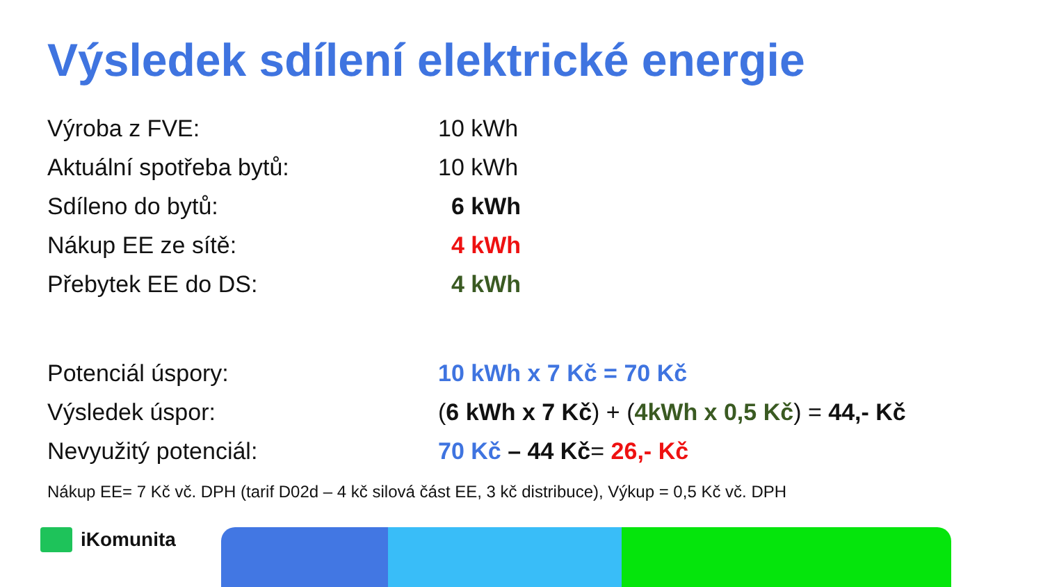Výsledek sdílení elektrické energie
| Výroba z FVE: | 10 kWh |
| Aktuální spotřeba bytů: | 10 kWh |
| Sdíleno do bytů: | 6 kWh |
| Nákup EE ze sítě: | 4 kWh |
| Přebytek EE do DS: | 4 kWh |
| Potenciál úspory: | 10 kWh x 7 Kč = 70 Kč |
| Výsledek úspor: | ( 6 kWh x 7 Kč ) + ( 4kWh x 0,5 Kč ) = 44,- Kč |
| Nevyužitý potenciál: | 70 Kč – 44 Kč = 26,- Kč |
Nákup EE= 7 Kč vč. DPH (tarif D02d – 4 kč silová část EE, 3 kč distribuce), Výkup = 0,5 Kč vč. DPH
iKomunita